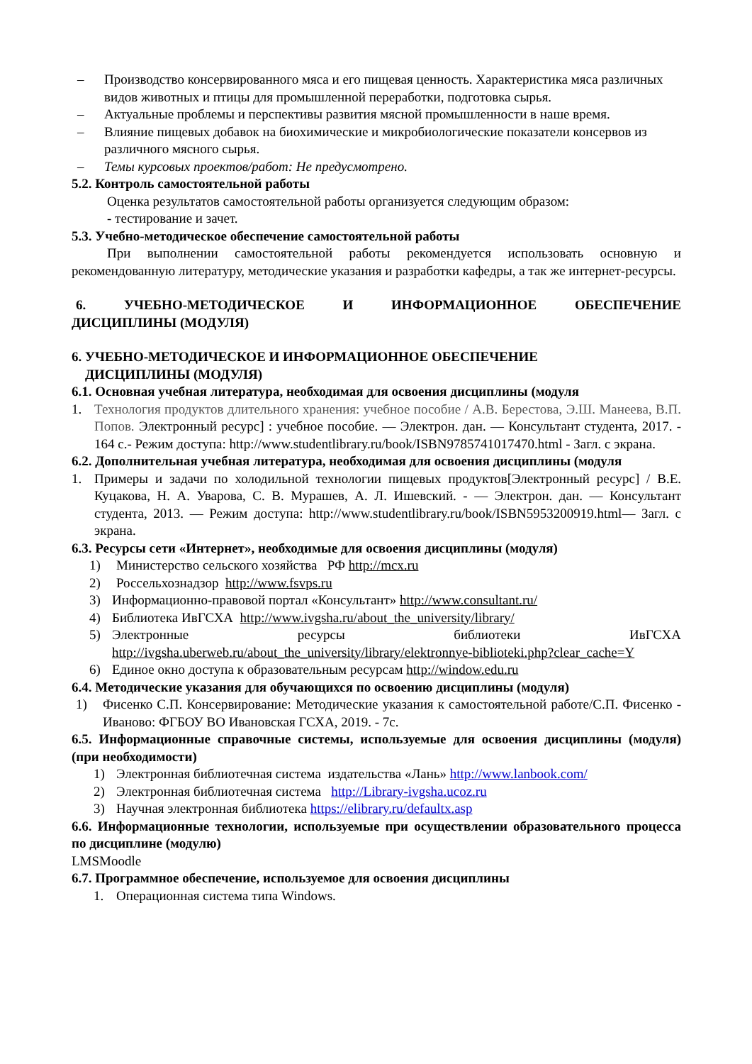– Производство консервированного мяса и его пищевая ценность. Характеристика мяса различных видов животных и птицы для промышленной переработки, подготовка сырья.
– Актуальные проблемы и перспективы развития мясной промышленности в наше время.
– Влияние пищевых добавок на биохимические и микробиологические показатели консервов из различного мясного сырья.
– Темы курсовых проектов/работ: Не предусмотрено.
5.2. Контроль самостоятельной работы
Оценка результатов самостоятельной работы организуется следующим образом:
- тестирование и зачет.
5.3. Учебно-методическое обеспечение самостоятельной работы
При выполнении самостоятельной работы рекомендуется использовать основную и рекомендованную литературу, методические указания и разработки кафедры, а так же интернет-ресурсы.
6. УЧЕБНО-МЕТОДИЧЕСКОЕ И ИНФОРМАЦИОННОЕ ОБЕСПЕЧЕНИЕ
ДИСЦИПЛИНЫ (МОДУЛЯ)
6. УЧЕБНО-МЕТОДИЧЕСКОЕ И ИНФОРМАЦИОННОЕ ОБЕСПЕЧЕНИЕ
ДИСЦИПЛИНЫ (МОДУЛЯ)
6.1. Основная учебная литература, необходимая для освоения дисциплины (модуля
1. Технология продуктов длительного хранения: учебное пособие / А.В. Берестова, Э.Ш. Манеева, В.П. Попов. Электронный ресурс] : учебное пособие. — Электрон. дан. — Консультант студента, 2017. - 164 с.- Режим доступа: http://www.studentlibrary.ru/book/ISBN9785741017470.html - Загл. с экрана.
6.2. Дополнительная учебная литература, необходимая для освоения дисциплины (модуля
1. Примеры и задачи по холодильной технологии пищевых продуктов[Электронный ресурс] / В.Е. Куцакова, Н. А. Уварова, С. В. Мурашев, А. Л. Ишевский. - — Электрон. дан. — Консультант студента, 2013. — Режим доступа: http://www.studentlibrary.ru/book/ISBN5953200919.html— Загл. с экрана.
6.3. Ресурсы сети «Интернет», необходимые для освоения дисциплины (модуля)
1) Министерство сельского хозяйства РФ http://mcx.ru
2) Россельхознадзор http://www.fsvps.ru
3) Информационно-правовой портал «Консультант» http://www.consultant.ru/
4) Библиотека ИвГСХА http://www.ivgsha.ru/about_the_university/library/
5) Электронные ресурсы библиотеки ИвГСХА
http://ivgsha.uberweb.ru/about_the_university/library/elektronnye-biblioteki.php?clear_cache=Y
6) Единое окно доступа к образовательным ресурсам http://window.edu.ru
6.4. Методические указания для обучающихся по освоению дисциплины (модуля)
1) Фисенко С.П. Консервирование: Методические указания к самостоятельной работе/С.П. Фисенко - Иваново: ФГБОУ ВО Ивановская ГСХА, 2019. - 7с.
6.5. Информационные справочные системы, используемые для освоения дисциплины (модуля) (при необходимости)
1) Электронная библиотечная система издательства «Лань» http://www.lanbook.com/
2) Электронная библиотечная система http://Library-ivgsha.ucoz.ru
3) Научная электронная библиотека https://elibrary.ru/defaultx.asp
6.6. Информационные технологии, используемые при осуществлении образовательного процесса по дисциплине (модулю)
LMSMoodle
6.7. Программное обеспечение, используемое для освоения дисциплины
1. Операционная система типа Windows.